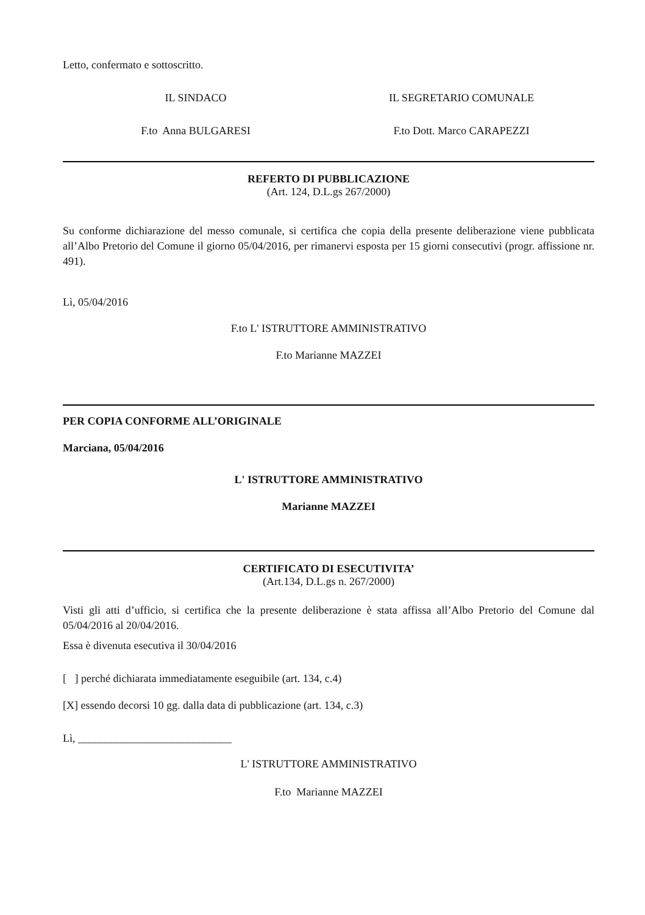Letto, confermato e sottoscritto.
IL SINDACO IL SEGRETARIO COMUNALE
F.to Anna BULGARESI F.to Dott. Marco CARAPEZZI
REFERTO DI PUBBLICAZIONE
(Art. 124, D.L.gs 267/2000)
Su conforme dichiarazione del messo comunale, si certifica che copia della presente deliberazione viene pubblicata all’Albo Pretorio del Comune il giorno 05/04/2016, per rimanervi esposta per 15 giorni consecutivi (progr. affissione nr. 491).
Lì, 05/04/2016
F.to L' ISTRUTTORE AMMINISTRATIVO
F.to Marianne MAZZEI
PER COPIA CONFORME ALL’ORIGINALE
Marciana, 05/04/2016
L' ISTRUTTORE AMMINISTRATIVO
Marianne MAZZEI
CERTIFICATO DI ESECUTIVITA’
(Art.134, D.L.gs n. 267/2000)
Visti gli atti d’ufficio, si certifica che la presente deliberazione è stata affissa all’Albo Pretorio del Comune dal 05/04/2016 al 20/04/2016.
Essa è divenuta esecutiva il 30/04/2016
[ ] perché dichiarata immediatamente eseguibile (art. 134, c.4)
[X] essendo decorsi 10 gg. dalla data di pubblicazione (art. 134, c.3)
Lì, ____________________________
L' ISTRUTTORE AMMINISTRATIVO
F.to Marianne MAZZEI